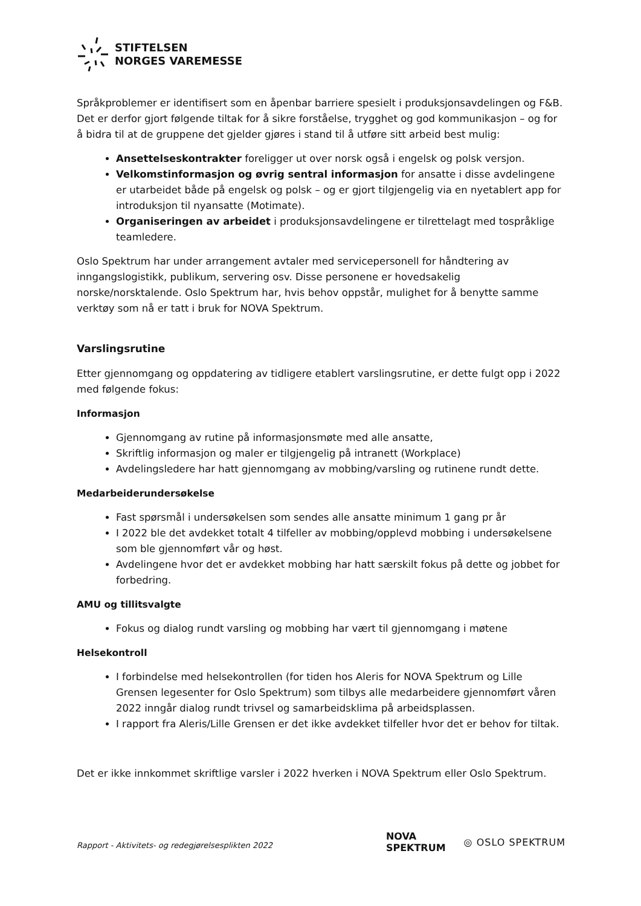STIFTELSEN
NORGES VAREMESSE
Språkproblemer er identifisert som en åpenbar barriere spesielt i produksjonsavdelingen og F&B. Det er derfor gjort følgende tiltak for å sikre forståelse, trygghet og god kommunikasjon – og for å bidra til at de gruppene det gjelder gjøres i stand til å utføre sitt arbeid best mulig:
Ansettelseskontrakter foreligger ut over norsk også i engelsk og polsk versjon.
Velkomstinformasjon og øvrig sentral informasjon for ansatte i disse avdelingene er utarbeidet både på engelsk og polsk – og er gjort tilgjengelig via en nyetablert app for introduksjon til nyansatte (Motimate).
Organiseringen av arbeidet i produksjonsavdelingene er tilrettelagt med tospråklige teamledere.
Oslo Spektrum har under arrangement avtaler med servicepersonell for håndtering av inngangslogistikk, publikum, servering osv. Disse personene er hovedsakelig norske/norsktalende. Oslo Spektrum har, hvis behov oppstår, mulighet for å benytte samme verktøy som nå er tatt i bruk for NOVA Spektrum.
Varslingsrutine
Etter gjennomgang og oppdatering av tidligere etablert varslingsrutine, er dette fulgt opp i 2022 med følgende fokus:
Informasjon
Gjennomgang av rutine på informasjonsmøte med alle ansatte,
Skriftlig informasjon og maler er tilgjengelig på intranett (Workplace)
Avdelingsledere har hatt gjennomgang av mobbing/varsling og rutinene rundt dette.
Medarbeiderundersøkelse
Fast spørsmål i undersøkelsen som sendes alle ansatte minimum 1 gang pr år
I 2022 ble det avdekket totalt 4 tilfeller av mobbing/opplevd mobbing i undersøkelsene som ble gjennomført vår og høst.
Avdelingene hvor det er avdekket mobbing har hatt særskilt fokus på dette og jobbet for forbedring.
AMU og tillitsvalgte
Fokus og dialog rundt varsling og mobbing har vært til gjennomgang i møtene
Helsekontroll
I forbindelse med helsekontrollen (for tiden hos Aleris for NOVA Spektrum og Lille Grensen legesenter for Oslo Spektrum) som tilbys alle medarbeidere gjennomført våren 2022 inngår dialog rundt trivsel og samarbeidsklima på arbeidsplassen.
I rapport fra Aleris/Lille Grensen er det ikke avdekket tilfeller hvor det er behov for tiltak.
Det er ikke innkommet skriftlige varsler i 2022 hverken i NOVA Spektrum eller Oslo Spektrum.
Rapport - Aktivitets- og redegjørelsesplikten 2022
NOVA
SPEKTRUM
◎ OSLO SPEKTRUM